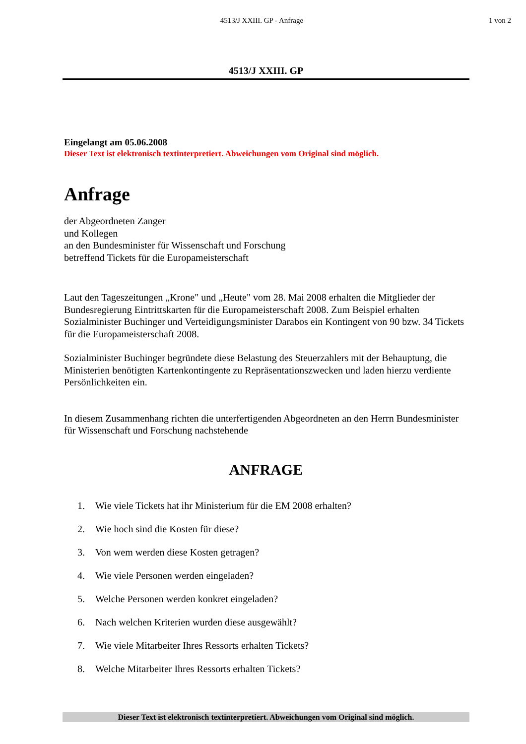4513/J XXIII. GP - Anfrage 1 von 2
4513/J XXIII. GP
Eingelangt am 05.06.2008
Dieser Text ist elektronisch textinterpretiert. Abweichungen vom Original sind möglich.
Anfrage
der Abgeordneten Zanger
und Kollegen
an den Bundesminister für Wissenschaft und Forschung
betreffend Tickets für die Europameisterschaft
Laut den Tageszeitungen „Krone" und „Heute" vom 28. Mai 2008 erhalten die Mitglieder der Bundesregierung Eintrittskarten für die Europameisterschaft 2008. Zum Beispiel erhalten Sozialminister Buchinger und Verteidigungsminister Darabos ein Kontingent von 90 bzw. 34 Tickets für die Europameisterschaft 2008.
Sozialminister Buchinger begründete diese Belastung des Steuerzahlers mit der Behauptung, die Ministerien benötigten Kartenkontingente zu Repräsentationszwecken und laden hierzu verdiente Persönlichkeiten ein.
In diesem Zusammenhang richten die unterfertigenden Abgeordneten an den Herrn Bundesminister für Wissenschaft und Forschung nachstehende
ANFRAGE
1. Wie viele Tickets hat ihr Ministerium für die EM 2008 erhalten?
2. Wie hoch sind die Kosten für diese?
3. Von wem werden diese Kosten getragen?
4. Wie viele Personen werden eingeladen?
5. Welche Personen werden konkret eingeladen?
6. Nach welchen Kriterien wurden diese ausgewählt?
7. Wie viele Mitarbeiter Ihres Ressorts erhalten Tickets?
8. Welche Mitarbeiter Ihres Ressorts erhalten Tickets?
Dieser Text ist elektronisch textinterpretiert. Abweichungen vom Original sind möglich.